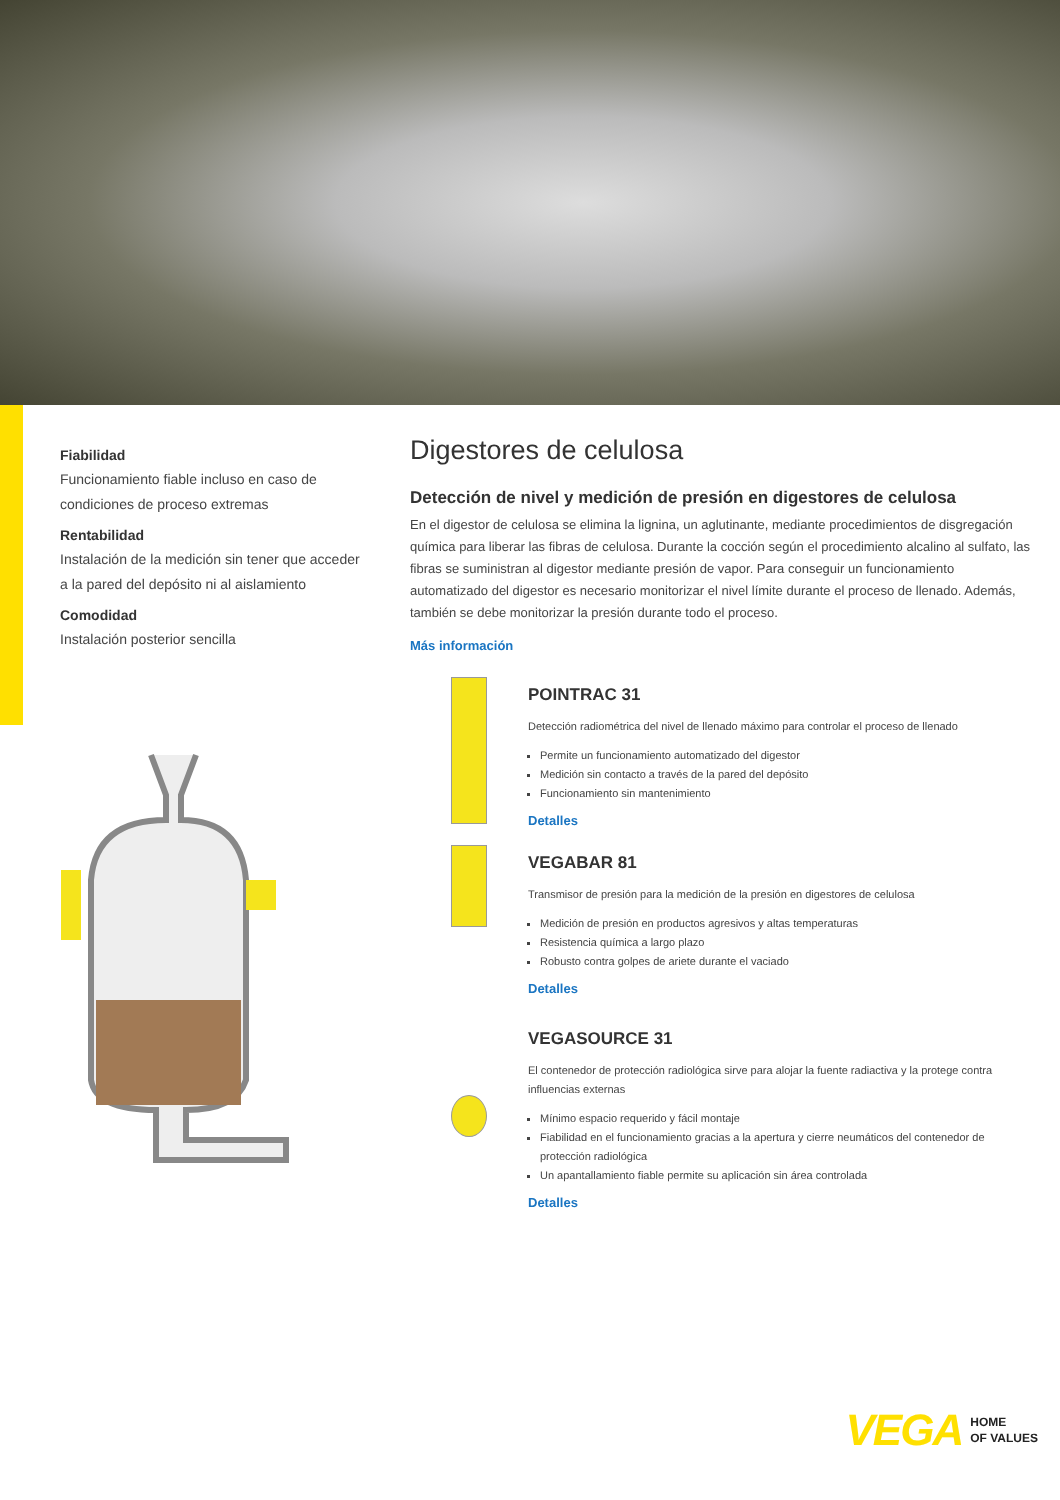Fiabilidad
Funcionamiento fiable incluso en caso de condiciones de proceso extremas
Rentabilidad
Instalación de la medición sin tener que acceder a la pared del depósito ni al aislamiento
Comodidad
Instalación posterior sencilla
Digestores de celulosa
Detección de nivel y medición de presión en digestores de celulosa
En el digestor de celulosa se elimina la lignina, un aglutinante, mediante procedimientos de disgregación química para liberar las fibras de celulosa. Durante la cocción según el procedimiento alcalino al sulfato, las fibras se suministran al digestor mediante presión de vapor. Para conseguir un funcionamiento automatizado del digestor es necesario monitorizar el nivel límite durante el proceso de llenado. Además, también se debe monitorizar la presión durante todo el proceso.
Más información
POINTRAC 31
Detección radiométrica del nivel de llenado máximo para controlar el proceso de llenado
Permite un funcionamiento automatizado del digestor
Medición sin contacto a través de la pared del depósito
Funcionamiento sin mantenimiento
Detalles
VEGABAR 81
Transmisor de presión para la medición de la presión en digestores de celulosa
Medición de presión en productos agresivos y altas temperaturas
Resistencia química a largo plazo
Robusto contra golpes de ariete durante el vaciado
Detalles
VEGASOURCE 31
El contenedor de protección radiológica sirve para alojar la fuente radiactiva y la protege contra influencias externas
Mínimo espacio requerido y fácil montaje
Fiabilidad en el funcionamiento gracias a la apertura y cierre neumáticos del contenedor de protección radiológica
Un apantallamiento fiable permite su aplicación sin área controlada
Detalles
VEGA HOME
OF VALUES